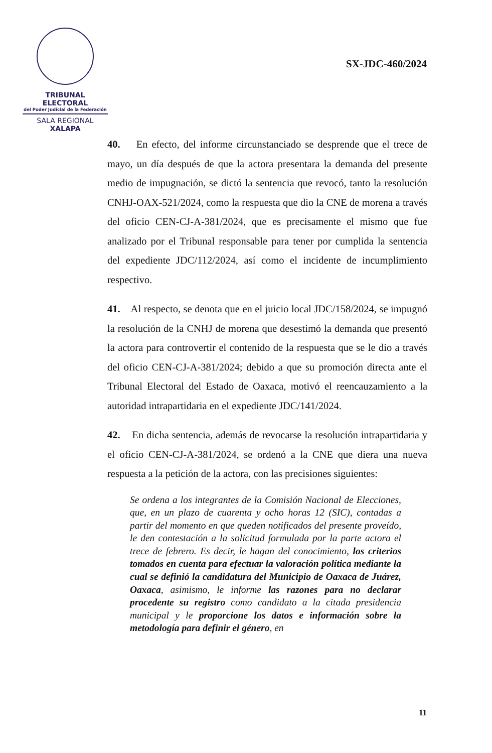TRIBUNAL ELECTORAL
del Poder Judicial de la Federación
SALA REGIONAL
XALAPA
SX-JDC-460/2024
40. En efecto, del informe circunstanciado se desprende que el trece de mayo, un día después de que la actora presentara la demanda del presente medio de impugnación, se dictó la sentencia que revocó, tanto la resolución CNHJ-OAX-521/2024, como la respuesta que dio la CNE de morena a través del oficio CEN-CJ-A-381/2024, que es precisamente el mismo que fue analizado por el Tribunal responsable para tener por cumplida la sentencia del expediente JDC/112/2024, así como el incidente de incumplimiento respectivo.
41. Al respecto, se denota que en el juicio local JDC/158/2024, se impugnó la resolución de la CNHJ de morena que desestimó la demanda que presentó la actora para controvertir el contenido de la respuesta que se le dio a través del oficio CEN-CJ-A-381/2024; debido a que su promoción directa ante el Tribunal Electoral del Estado de Oaxaca, motivó el reencauzamiento a la autoridad intrapartidaria en el expediente JDC/141/2024.
42. En dicha sentencia, además de revocarse la resolución intrapartidaria y el oficio CEN-CJ-A-381/2024, se ordenó a la CNE que diera una nueva respuesta a la petición de la actora, con las precisiones siguientes:
Se ordena a los integrantes de la Comisión Nacional de Elecciones, que, en un plazo de cuarenta y ocho horas 12 (SIC), contadas a partir del momento en que queden notificados del presente proveído, le den contestación a la solicitud formulada por la parte actora el trece de febrero. Es decir, le hagan del conocimiento, los criterios tomados en cuenta para efectuar la valoración política mediante la cual se definió la candidatura del Municipio de Oaxaca de Juárez, Oaxaca, asimismo, le informe las razones para no declarar procedente su registro como candidato a la citada presidencia municipal y le proporcione los datos e información sobre la metodología para definir el género, en
11